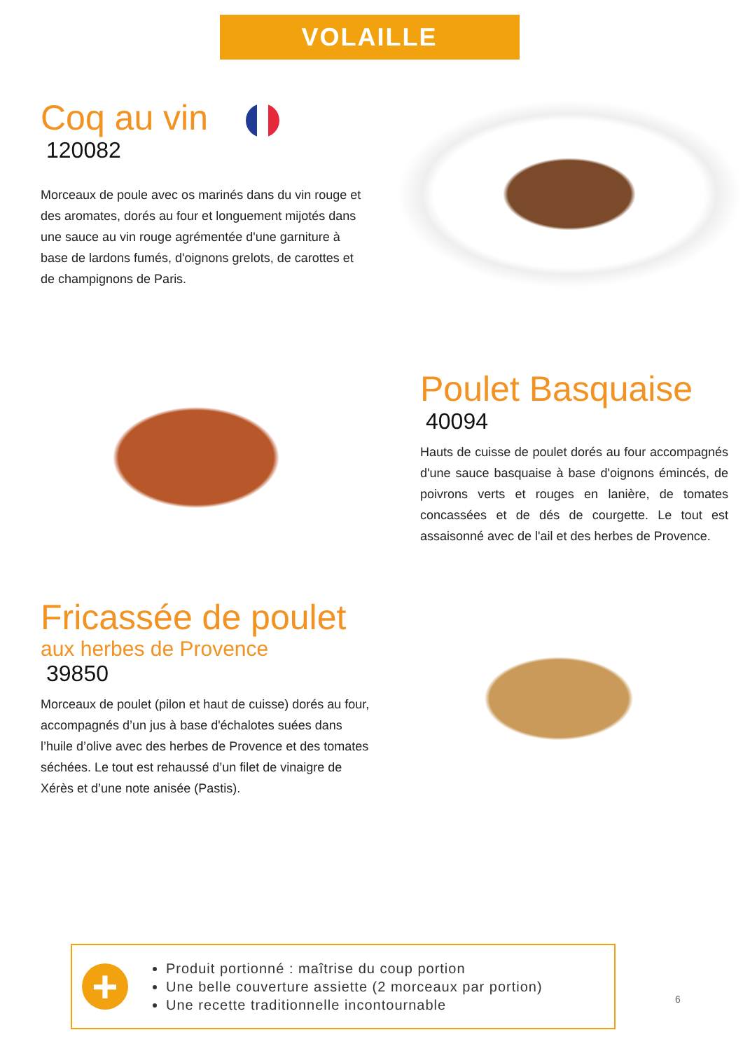VOLAILLE
Coq au vin
120082
Morceaux de poule avec os marinés dans du vin rouge et des aromates, dorés au four et longuement mijotés dans une sauce au vin rouge agrémentée d'une garniture à base de lardons fumés, d'oignons grelots, de carottes et de champignons de Paris.
Poulet Basquaise
40094
Hauts de cuisse de poulet dorés au four accompagnés d'une sauce basquaise à base d'oignons émincés, de poivrons verts et rouges en lanière, de tomates concassées et de dés de courgette. Le tout est assaisonné avec de l'ail et des herbes de Provence.
Fricassée de poulet
aux herbes de Provence
39850
Morceaux de poulet (pilon et haut de cuisse) dorés au four, accompagnés d’un jus à base d'échalotes suées dans l’huile d’olive avec des herbes de Provence et des tomates séchées. Le tout est rehaussé d’un filet de vinaigre de Xérès et d’une note anisée (Pastis).
+
Produit portionné : maîtrise du coup portion
Une belle couverture assiette (2 morceaux par portion)
Une recette traditionnelle incontournable
6